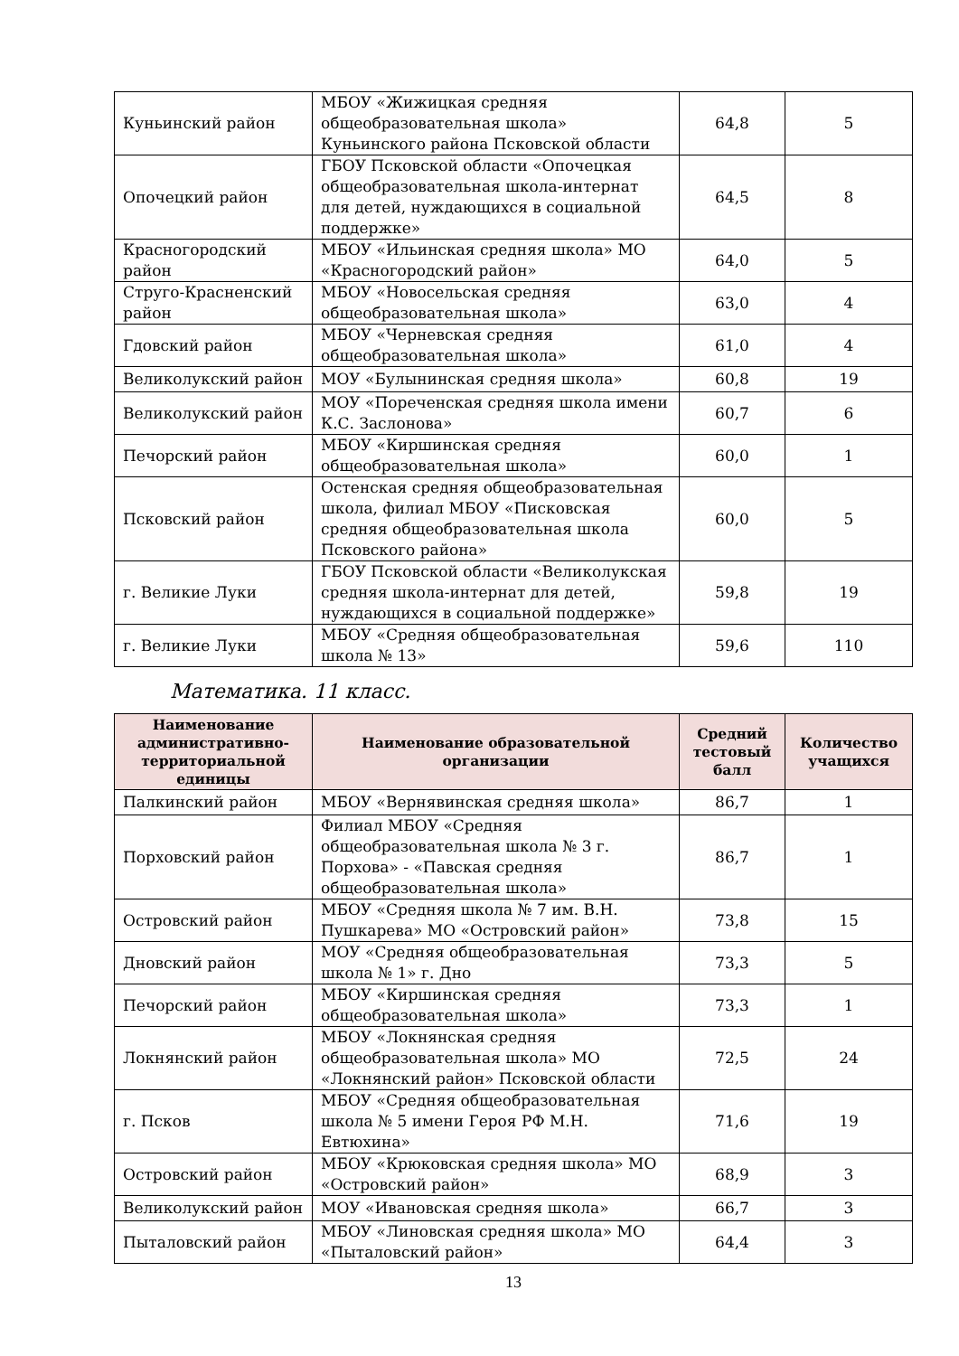| Куньинский район | МБОУ «Жижицкая средняя общеобразовательная школа» Куньинского района Псковской области | 64,8 | 5 |
| Опочецкий район | ГБОУ Псковской области «Опочецкая общеобразовательная школа-интернат для детей, нуждающихся в социальной поддержке» | 64,5 | 8 |
| Красногородский район | МБОУ «Ильинская средняя школа» МО «Красногородский район» | 64,0 | 5 |
| Струго-Красненский район | МБОУ «Новосельская средняя общеобразовательная школа» | 63,0 | 4 |
| Гдовский район | МБОУ «Черневская средняя общеобразовательная школа» | 61,0 | 4 |
| Великолукский район | МОУ «Булынинская средняя школа» | 60,8 | 19 |
| Великолукский район | МОУ «Пореченская средняя школа имени К.С. Заслонова» | 60,7 | 6 |
| Печорский район | МБОУ «Киршинская средняя общеобразовательная школа» | 60,0 | 1 |
| Псковский район | Остенская средняя общеобразовательная школа, филиал МБОУ «Писковская средняя общеобразовательная школа Псковского района» | 60,0 | 5 |
| г. Великие Луки | ГБОУ Псковской области «Великолукская средняя школа-интернат для детей, нуждающихся в социальной поддержке» | 59,8 | 19 |
| г. Великие Луки | МБОУ «Средняя общеобразовательная школа № 13» | 59,6 | 110 |
Математика. 11 класс.
| Наименование административно-территориальной единицы | Наименование образовательной организации | Средний тестовый балл | Количество учащихся |
| --- | --- | --- | --- |
| Палкинский район | МБОУ «Вернявинская средняя школа» | 86,7 | 1 |
| Порховский район | Филиал МБОУ «Средняя общеобразовательная школа № 3 г. Порхова» - «Павская средняя общеобразовательная школа» | 86,7 | 1 |
| Островский район | МБОУ «Средняя школа № 7 им. В.Н. Пушкарева» МО «Островский район» | 73,8 | 15 |
| Дновский район | МОУ «Средняя общеобразовательная школа № 1» г. Дно | 73,3 | 5 |
| Печорский район | МБОУ «Киршинская средняя общеобразовательная школа» | 73,3 | 1 |
| Локнянский район | МБОУ «Локнянская средняя общеобразовательная школа» МО «Локнянский район» Псковской области | 72,5 | 24 |
| г. Псков | МБОУ «Средняя общеобразовательная школа № 5 имени Героя РФ М.Н. Евтюхина» | 71,6 | 19 |
| Островский район | МБОУ «Крюковская средняя школа» МО «Островский район» | 68,9 | 3 |
| Великолукский район | МОУ «Ивановская средняя школа» | 66,7 | 3 |
| Пыталовский район | МБОУ «Линовская средняя школа» МО «Пыталовский район» | 64,4 | 3 |
13